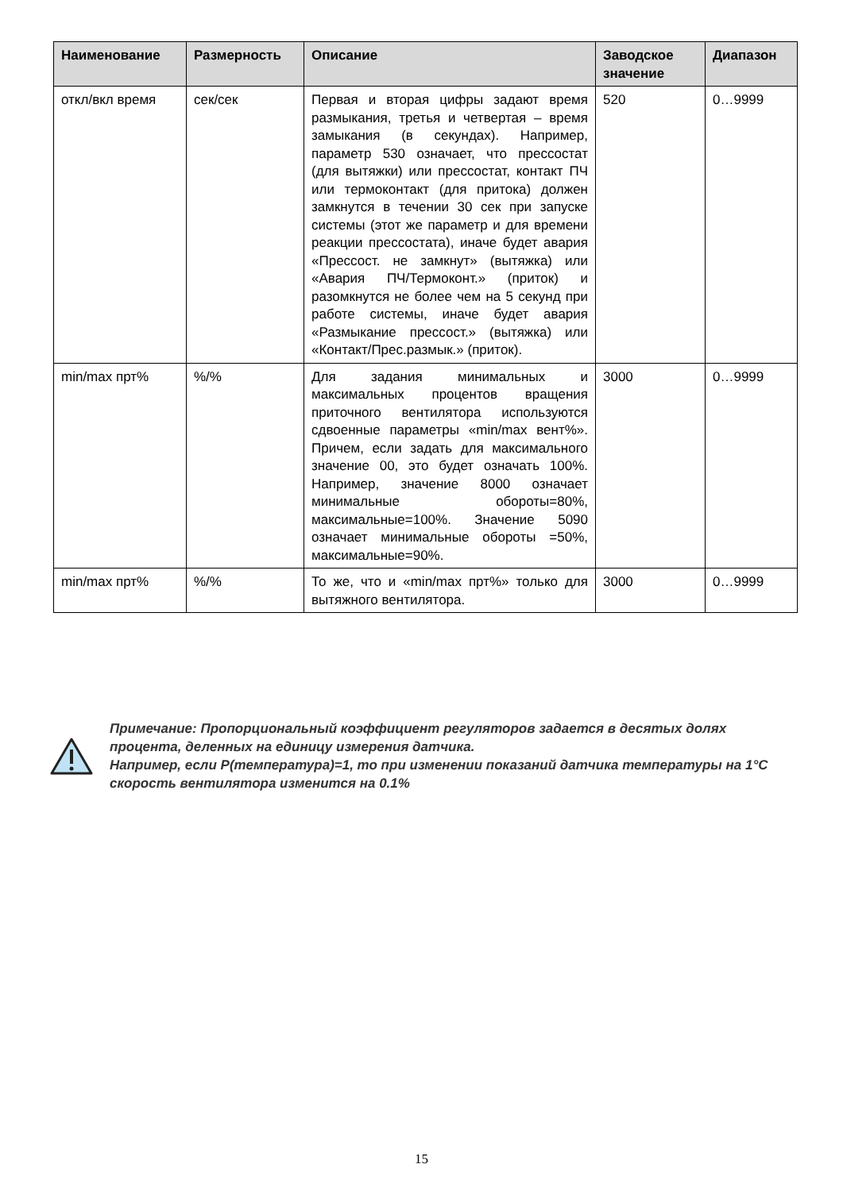| Наименование | Размерность | Описание | Заводское значение | Диапазон |
| --- | --- | --- | --- | --- |
| откл/вкл время | сек/сек | Первая и вторая цифры задают время размыкания, третья и четвертая – время замыкания (в секундах). Например, параметр 530 означает, что прессостат (для вытяжки) или прессостат, контакт ПЧ или термоконтакт (для притока) должен замкнутся в течении 30 сек при запуске системы (этот же параметр и для времени реакции прессостата), иначе будет авария «Прессост. не замкнут» (вытяжка) или «Авария ПЧ/Термоконт.» (приток) и разомкнутся не более чем на 5 секунд при работе системы, иначе будет авария «Размыкание прессост.» (вытяжка) или «Контакт/Прес.размык.» (приток). | 520 | 0…9999 |
| min/max прт% | %/% | Для задания минимальных и максимальных процентов вращения приточного вентилятора используются сдвоенные параметры «min/max вент%». Причем, если задать для максимального значение 00, это будет означать 100%. Например, значение 8000 означает минимальные обороты=80%, максимальные=100%. Значение 5090 означает минимальные обороты =50%, максимальные=90%. | 3000 | 0…9999 |
| min/max прт% | %/% | То же, что и «min/max прт%» только для вытяжного вентилятора. | 3000 | 0…9999 |
Примечание: Пропорциональный коэффициент регуляторов задается в десятых долях процента, деленных на единицу измерения датчика.
Например, если P(температура)=1, то при изменении показаний датчика температуры на 1°С скорость вентилятора изменится на 0.1%
15